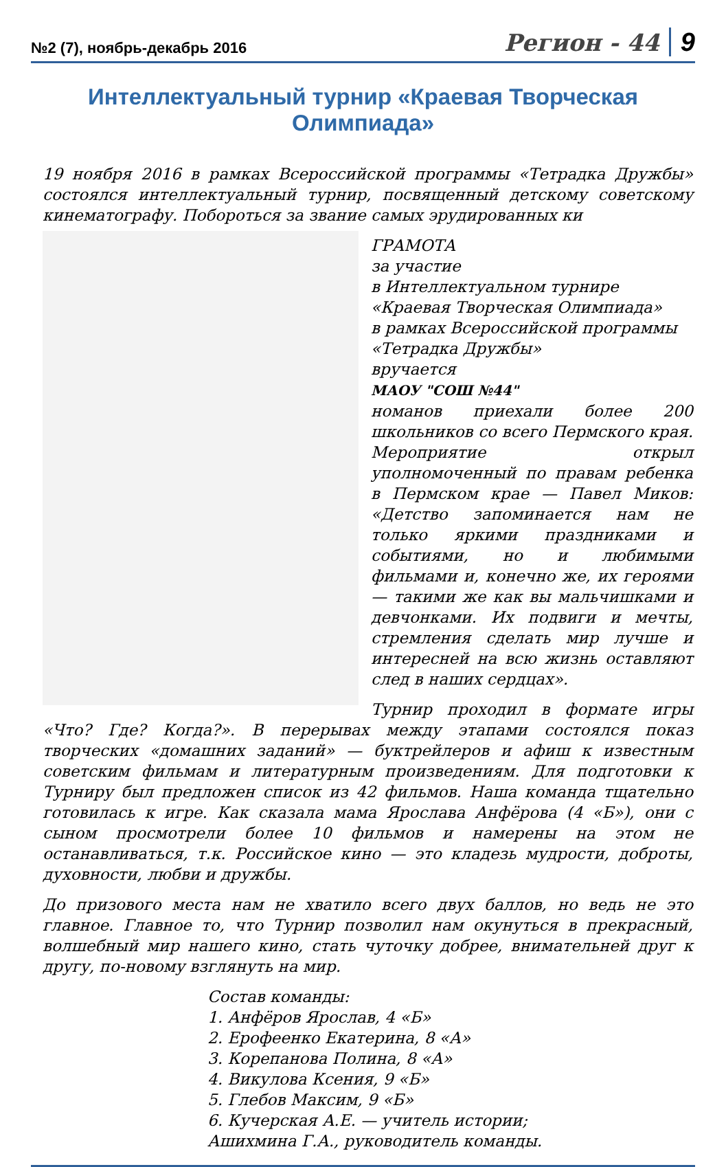№2 (7), ноябрь-декабрь 2016 Регион - 44 9
Интеллектуальный турнир «Краевая Творческая Олимпиада»
19 ноября 2016 в рамках Всероссийской программы «Тетрадка Дружбы» состоялся интеллектуальный турнир, посвященный детскому советскому кинематографу. Побороться за звание самых эрудированных ки
ГРАМОТА
за участие
в Интеллектуальном турнире
«Краевая Творческая Олимпиада»
в рамках Всероссийской программы
«Тетрадка Дружбы»
вручается
МАОУ "СОШ №44"
номанов приехали более 200 школьников со всего Пермского края. Мероприятие открыл уполномоченный по правам ребенка в Пермском крае — Павел Миков: «Детство запоминается нам не только яркими праздниками и событиями, но и любимыми фильмами и, конечно же, их героями — такими же как вы мальчишками и девчонками. Их подвиги и мечты, стремления сделать мир лучше и интересней на всю жизнь оставляют след в наших сердцах».
Турнир проходил в формате игры «Что? Где? Когда?». В перерывах между этапами состоялся показ творческих «домашних заданий» — буктрейлеров и афиш к известным советским фильмам и литературным произведениям. Для подготовки к Турниру был предложен список из 42 фильмов. Наша команда тщательно готовилась к игре. Как сказала мама Ярослава Анфёрова (4 «Б»), они с сыном просмотрели более 10 фильмов и намерены на этом не останавливаться, т.к. Российское кино — это кладезь мудрости, доброты, духовности, любви и дружбы.
До призового места нам не хватило всего двух баллов, но ведь не это главное. Главное то, что Турнир позволил нам окунуться в прекрасный, волшебный мир нашего кино, стать чуточку добрее, внимательней друг к другу, по-новому взглянуть на мир.
Состав команды:
1. Анфёров Ярослав, 4 «Б»
2. Ерофеенко Екатерина, 8 «А»
3. Корепанова Полина, 8 «А»
4. Викулова Ксения, 9 «Б»
5. Глебов Максим, 9 «Б»
6. Кучерская А.Е. — учитель истории;
Ашихмина Г.А., руководитель команды.